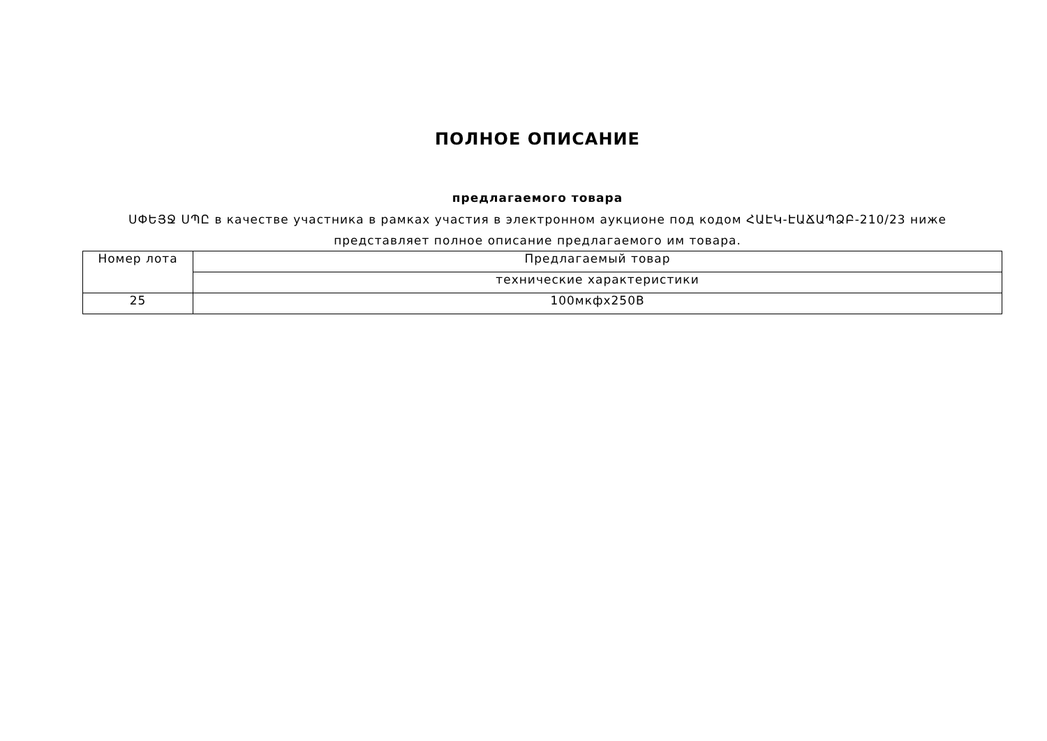ПОЛНОЕ ОПИСАНИЕ
предлагаемого товара
ՍՓԵՅՋ ՍՊԸ в качестве участника в рамках участия в электронном аукционе под кодом ՀԱԷԿ-ԷԱՃԱՊՁԲ-210/23 ниже представляет полное описание предлагаемого им товара.
| Номер лота | Предлагаемый товар |
| --- | --- |
| | технические характеристики |
| 25 | 100мкфx250В |